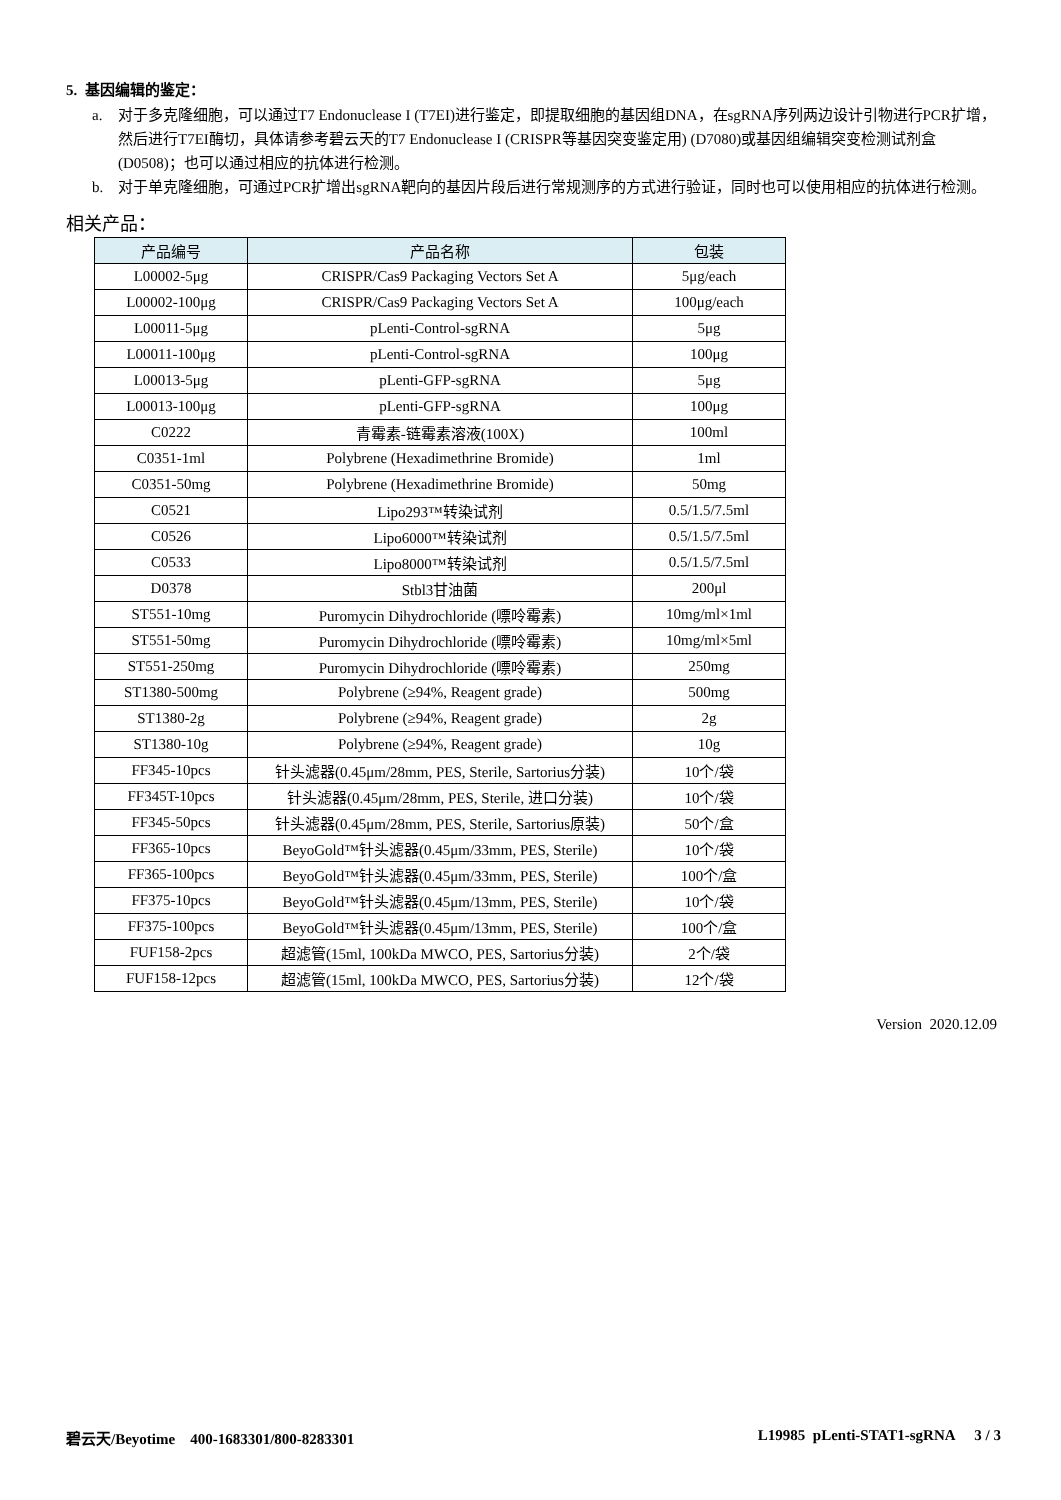5. 基因编辑的鉴定：
a. 对于多克隆细胞，可以通过T7 Endonuclease I (T7EI)进行鉴定，即提取细胞的基因组DNA，在sgRNA序列两边设计引物进行PCR扩增，然后进行T7EI酶切，具体请参考碧云天的T7 Endonuclease I (CRISPR等基因突变鉴定用) (D7080)或基因组编辑突变检测试剂盒(D0508)；也可以通过相应的抗体进行检测。
b. 对于单克隆细胞，可通过PCR扩增出sgRNA靶向的基因片段后进行常规测序的方式进行验证，同时也可以使用相应的抗体进行检测。
相关产品：
| 产品编号 | 产品名称 | 包装 |
| --- | --- | --- |
| L00002-5μg | CRISPR/Cas9 Packaging Vectors Set A | 5μg/each |
| L00002-100μg | CRISPR/Cas9 Packaging Vectors Set A | 100μg/each |
| L00011-5μg | pLenti-Control-sgRNA | 5μg |
| L00011-100μg | pLenti-Control-sgRNA | 100μg |
| L00013-5μg | pLenti-GFP-sgRNA | 5μg |
| L00013-100μg | pLenti-GFP-sgRNA | 100μg |
| C0222 | 青霉素-链霉素溶液(100X) | 100ml |
| C0351-1ml | Polybrene (Hexadimethrine Bromide) | 1ml |
| C0351-50mg | Polybrene (Hexadimethrine Bromide) | 50mg |
| C0521 | Lipo293™转染试剂 | 0.5/1.5/7.5ml |
| C0526 | Lipo6000™转染试剂 | 0.5/1.5/7.5ml |
| C0533 | Lipo8000™转染试剂 | 0.5/1.5/7.5ml |
| D0378 | Stbl3甘油菌 | 200μl |
| ST551-10mg | Puromycin Dihydrochloride (嘌呤霉素) | 10mg/ml×1ml |
| ST551-50mg | Puromycin Dihydrochloride (嘌呤霉素) | 10mg/ml×5ml |
| ST551-250mg | Puromycin Dihydrochloride (嘌呤霉素) | 250mg |
| ST1380-500mg | Polybrene (≥94%, Reagent grade) | 500mg |
| ST1380-2g | Polybrene (≥94%, Reagent grade) | 2g |
| ST1380-10g | Polybrene (≥94%, Reagent grade) | 10g |
| FF345-10pcs | 针头滤器(0.45μm/28mm, PES, Sterile, Sartorius分装) | 10个/袋 |
| FF345T-10pcs | 针头滤器(0.45μm/28mm, PES, Sterile, 进口分装) | 10个/袋 |
| FF345-50pcs | 针头滤器(0.45μm/28mm, PES, Sterile, Sartorius原装) | 50个/盒 |
| FF365-10pcs | BeyoGold™针头滤器(0.45μm/33mm, PES, Sterile) | 10个/袋 |
| FF365-100pcs | BeyoGold™针头滤器(0.45μm/33mm, PES, Sterile) | 100个/盒 |
| FF375-10pcs | BeyoGold™针头滤器(0.45μm/13mm, PES, Sterile) | 10个/袋 |
| FF375-100pcs | BeyoGold™针头滤器(0.45μm/13mm, PES, Sterile) | 100个/盒 |
| FUF158-2pcs | 超滤管(15ml, 100kDa MWCO, PES, Sartorius分装) | 2个/袋 |
| FUF158-12pcs | 超滤管(15ml, 100kDa MWCO, PES, Sartorius分装) | 12个/袋 |
Version 2020.12.09
碧云天/Beyotime 400-1683301/800-8283301 L19985 pLenti-STAT1-sgRNA 3 / 3